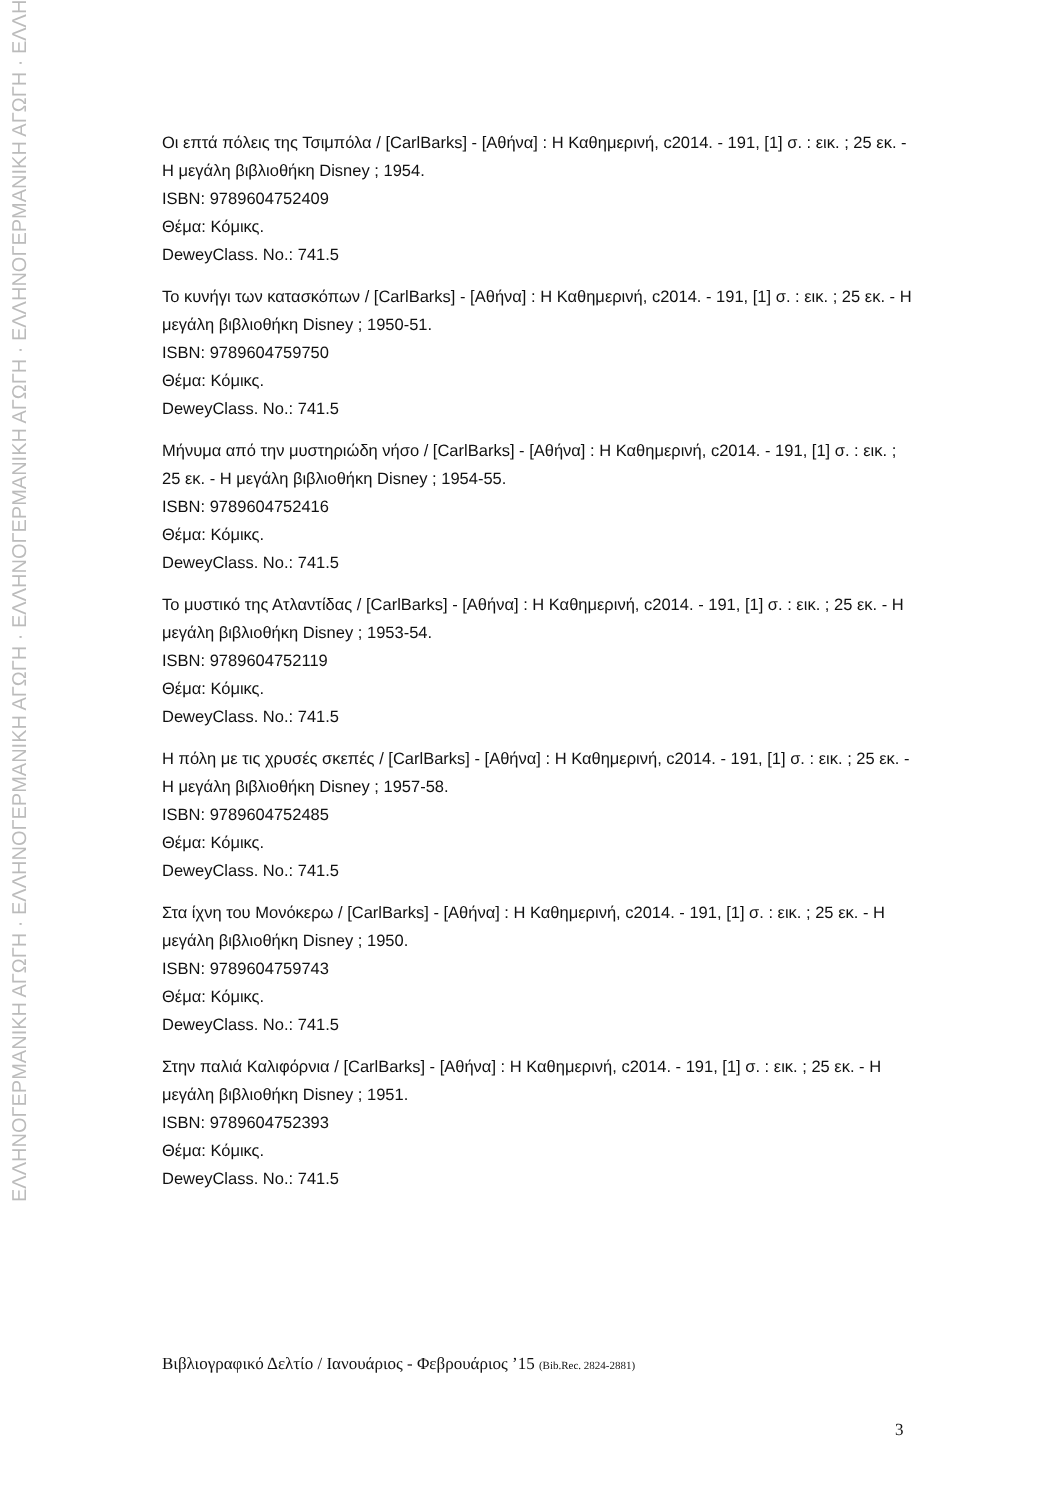ΕΛΛΗΝΟΓΕΡΜΑΝΙΚΗ ΑΓΩΓΗ · ΕΛΛΗΝΟΓΕΡΜΑΝΙΚΗ ΑΓΩΓΗ · ΕΛΛΗΝΟΓΕΡΜΑΝΙΚΗ ΑΓΩΓΗ · ΕΛΛΗΝΟΓΕΡΜΑΝΙΚΗ ΑΓΩΓΗ · ΕΛΛΗ
Οι επτά πόλεις της Τσιμπόλα / [CarlBarks] - [Αθήνα] : Η Καθημερινή, c2014. - 191, [1] σ. : εικ. ; 25 εκ. - Η μεγάλη βιβλιοθήκη Disney ; 1954.
ISBN: 9789604752409
Θέμα: Κόμικς.
DeweyClass. No.: 741.5
Το κυνήγι των κατασκόπων / [CarlBarks] - [Αθήνα] : Η Καθημερινή, c2014. - 191, [1] σ. : εικ. ; 25 εκ. - Η μεγάλη βιβλιοθήκη Disney ; 1950-51.
ISBN: 9789604759750
Θέμα: Κόμικς.
DeweyClass. No.: 741.5
Μήνυμα από την μυστηριώδη νήσο / [CarlBarks] - [Αθήνα] : Η Καθημερινή, c2014. - 191, [1] σ. : εικ. ; 25 εκ. - Η μεγάλη βιβλιοθήκη Disney ; 1954-55.
ISBN: 9789604752416
Θέμα: Κόμικς.
DeweyClass. No.: 741.5
Το μυστικό της Ατλαντίδας / [CarlBarks] - [Αθήνα] : Η Καθημερινή, c2014. - 191, [1] σ. : εικ. ; 25 εκ. - Η μεγάλη βιβλιοθήκη Disney ; 1953-54.
ISBN: 9789604752119
Θέμα: Κόμικς.
DeweyClass. No.: 741.5
Η πόλη με τις χρυσές σκεπές / [CarlBarks] - [Αθήνα] : Η Καθημερινή, c2014. - 191, [1] σ. : εικ. ; 25 εκ. - Η μεγάλη βιβλιοθήκη Disney ; 1957-58.
ISBN: 9789604752485
Θέμα: Κόμικς.
DeweyClass. No.: 741.5
Στα ίχνη του Μονόκερω / [CarlBarks] - [Αθήνα] : Η Καθημερινή, c2014. - 191, [1] σ. : εικ. ; 25 εκ. - Η μεγάλη βιβλιοθήκη Disney ; 1950.
ISBN: 9789604759743
Θέμα: Κόμικς.
DeweyClass. No.: 741.5
Στην παλιά Καλιφόρνια / [CarlBarks] - [Αθήνα] : Η Καθημερινή, c2014. - 191, [1] σ. : εικ. ; 25 εκ. - Η μεγάλη βιβλιοθήκη Disney ; 1951.
ISBN: 9789604752393
Θέμα: Κόμικς.
DeweyClass. No.: 741.5
Βιβλιογραφικό Δελτίο / Ιανουάριος - Φεβρουάριος ’15 (Bib.Rec. 2824-2881)
3